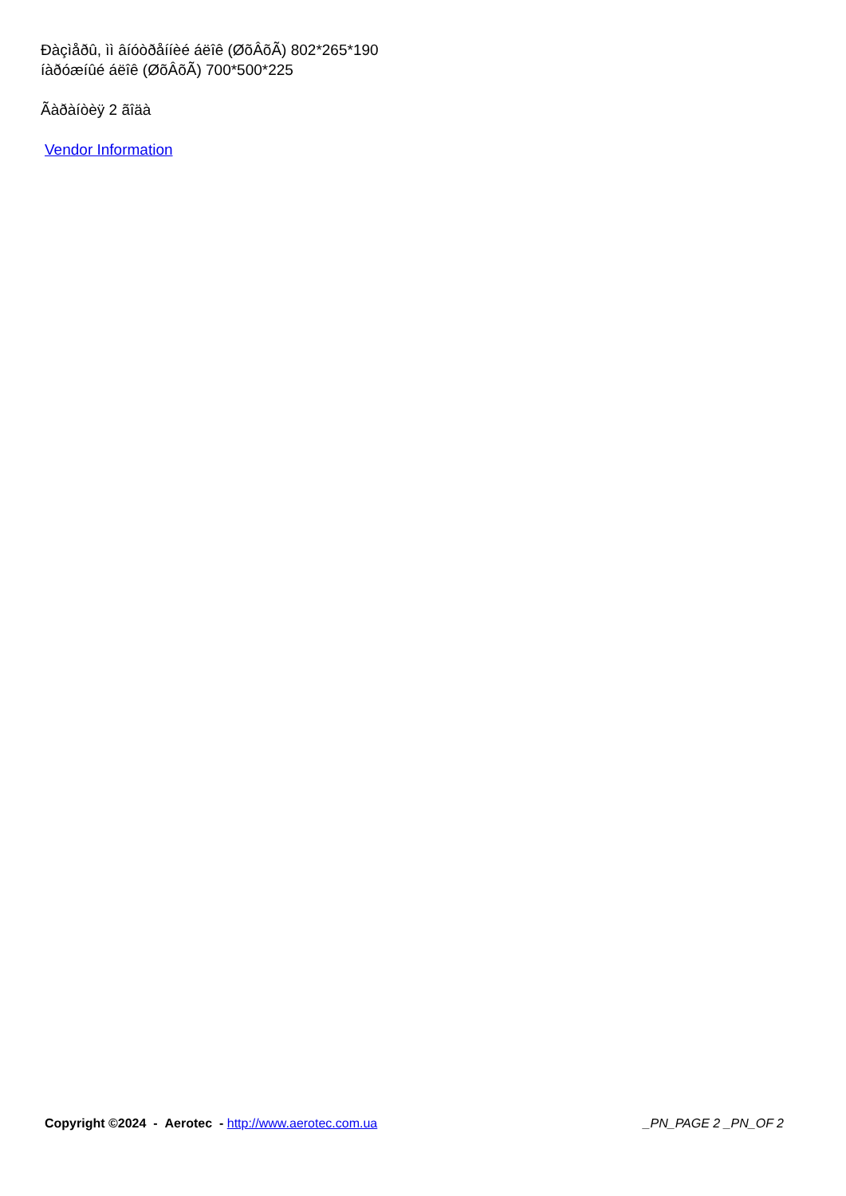Ðàçìåðû, ìì âíóòðåííèé áëîê (ØõÂõÃ) 802*265*190
íàðóæíûé áëîê (ØõÂõÃ) 700*500*225
Ãàðàíòèÿ 2 ãîäà
Vendor Information
Copyright ©2024 - Aerotec - http://www.aerotec.com.ua
_PN_PAGE 2 _PN_OF 2